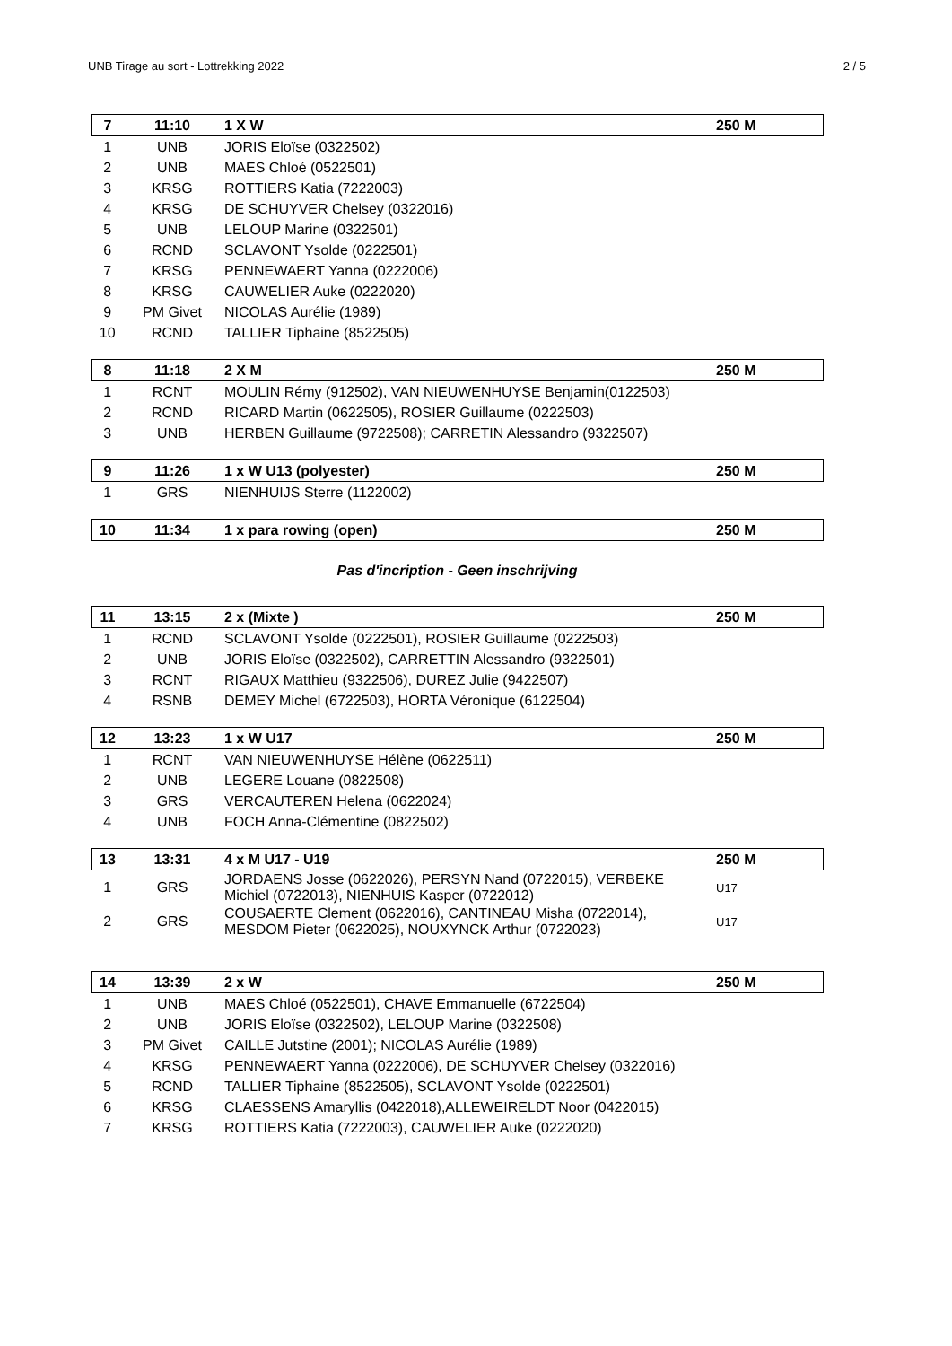UNB Tirage au sort - Lottrekking 2022 2 / 5
| 7 | 11:10 | 1 X W | 250 M |
| 1 | UNB | JORIS Eloïse (0322502) | |
| 2 | UNB | MAES Chloé (0522501) | |
| 3 | KRSG | ROTTIERS Katia (7222003) | |
| 4 | KRSG | DE SCHUYVER Chelsey (0322016) | |
| 5 | UNB | LELOUP Marine (0322501) | |
| 6 | RCND | SCLAVONT Ysolde (0222501) | |
| 7 | KRSG | PENNEWAERT Yanna (0222006) | |
| 8 | KRSG | CAUWELIER Auke (0222020) | |
| 9 | PM Givet | NICOLAS Aurélie (1989) | |
| 10 | RCND | TALLIER Tiphaine (8522505) | |
| 8 | 11:18 | 2 X M | 250 M |
| 1 | RCNT | MOULIN Rémy (912502), VAN NIEUWENHUYSE Benjamin(0122503) | |
| 2 | RCND | RICARD Martin (0622505), ROSIER Guillaume (0222503) | |
| 3 | UNB | HERBEN Guillaume (9722508); CARRETIN Alessandro (9322507) | |
| 9 | 11:26 | 1 x W U13 (polyester) | 250 M |
| 1 | GRS | NIENHUIJS Sterre (1122002) | |
| 10 | 11:34 | 1 x para rowing (open) | 250 M |
Pas d'incription - Geen inschrijving
| 11 | 13:15 | 2 x (Mixte ) | 250 M |
| 1 | RCND | SCLAVONT Ysolde (0222501), ROSIER Guillaume (0222503) | |
| 2 | UNB | JORIS Eloïse (0322502), CARRETTIN Alessandro (9322501) | |
| 3 | RCNT | RIGAUX Matthieu (9322506), DUREZ Julie (9422507) | |
| 4 | RSNB | DEMEY Michel (6722503), HORTA Véronique (6122504) | |
| 12 | 13:23 | 1 x W U17 | 250 M |
| 1 | RCNT | VAN NIEUWENHUYSE Hélène (0622511) | |
| 2 | UNB | LEGERE Louane (0822508) | |
| 3 | GRS | VERCAUTEREN Helena (0622024) | |
| 4 | UNB | FOCH Anna-Clémentine (0822502) | |
| 13 | 13:31 | 4 x M U17 - U19 | 250 M |
| 1 | GRS | JORDAENS Josse (0622026), PERSYN Nand (0722015), VERBEKE Michiel (0722013), NIENHUIS Kasper (0722012) | U17 |
| 2 | GRS | COUSAERTE Clement (0622016), CANTINEAU Misha (0722014), MESDOM Pieter (0622025), NOUXYNCK Arthur (0722023) | U17 |
| 14 | 13:39 | 2 x W | 250 M |
| 1 | UNB | MAES Chloé (0522501), CHAVE Emmanuelle (6722504) | |
| 2 | UNB | JORIS Eloïse (0322502), LELOUP Marine (0322508) | |
| 3 | PM Givet | CAILLE Jutstine (2001); NICOLAS Aurélie (1989) | |
| 4 | KRSG | PENNEWAERT Yanna (0222006), DE SCHUYVER Chelsey (0322016) | |
| 5 | RCND | TALLIER Tiphaine (8522505), SCLAVONT Ysolde (0222501) | |
| 6 | KRSG | CLAESSENS Amaryllis (0422018),ALLEWEIRELDT Noor (0422015) | |
| 7 | KRSG | ROTTIERS Katia (7222003), CAUWELIER Auke (0222020) | |